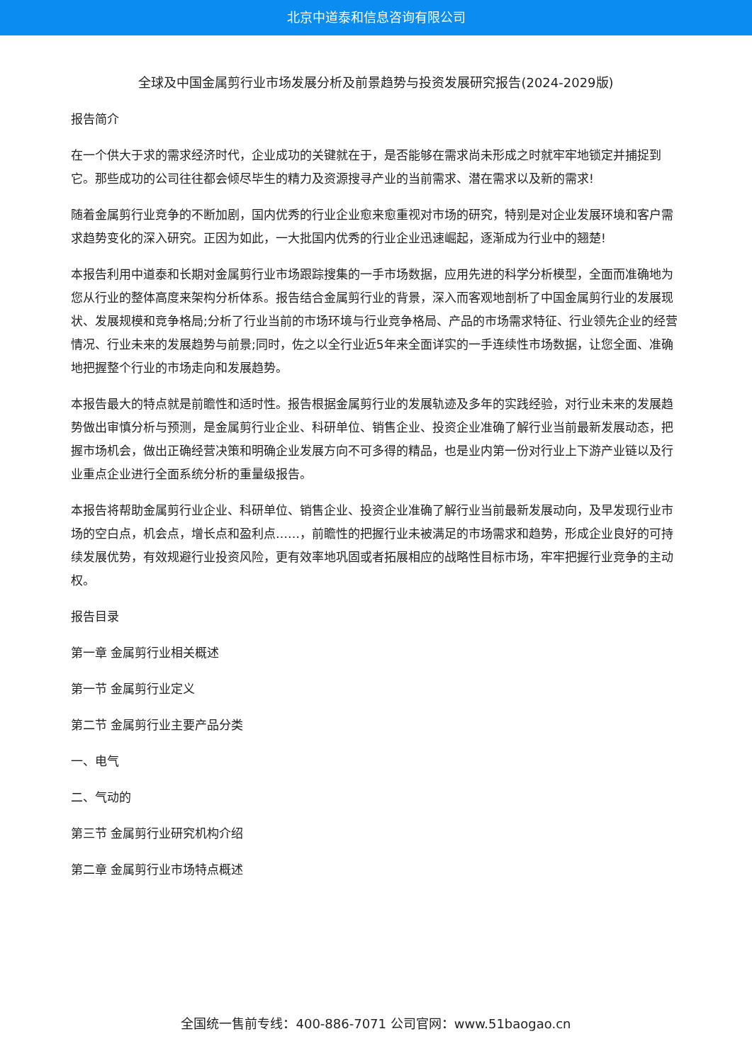北京中道泰和信息咨询有限公司
全球及中国金属剪行业市场发展分析及前景趋势与投资发展研究报告(2024-2029版)
报告简介
在一个供大于求的需求经济时代，企业成功的关键就在于，是否能够在需求尚未形成之时就牢牢地锁定并捕捉到它。那些成功的公司往往都会倾尽毕生的精力及资源搜寻产业的当前需求、潜在需求以及新的需求!
随着金属剪行业竞争的不断加剧，国内优秀的行业企业愈来愈重视对市场的研究，特别是对企业发展环境和客户需求趋势变化的深入研究。正因为如此，一大批国内优秀的行业企业迅速崛起，逐渐成为行业中的翘楚!
本报告利用中道泰和长期对金属剪行业市场跟踪搜集的一手市场数据，应用先进的科学分析模型，全面而准确地为您从行业的整体高度来架构分析体系。报告结合金属剪行业的背景，深入而客观地剖析了中国金属剪行业的发展现状、发展规模和竞争格局;分析了行业当前的市场环境与行业竞争格局、产品的市场需求特征、行业领先企业的经营情况、行业未来的发展趋势与前景;同时，佐之以全行业近5年来全面详实的一手连续性市场数据，让您全面、准确地把握整个行业的市场走向和发展趋势。
本报告最大的特点就是前瞻性和适时性。报告根据金属剪行业的发展轨迹及多年的实践经验，对行业未来的发展趋势做出审慎分析与预测，是金属剪行业企业、科研单位、销售企业、投资企业准确了解行业当前最新发展动态，把握市场机会，做出正确经营决策和明确企业发展方向不可多得的精品，也是业内第一份对行业上下游产业链以及行业重点企业进行全面系统分析的重量级报告。
本报告将帮助金属剪行业企业、科研单位、销售企业、投资企业准确了解行业当前最新发展动向，及早发现行业市场的空白点，机会点，增长点和盈利点……，前瞻性的把握行业未被满足的市场需求和趋势，形成企业良好的可持续发展优势，有效规避行业投资风险，更有效率地巩固或者拓展相应的战略性目标市场，牢牢把握行业竞争的主动权。
报告目录
第一章 金属剪行业相关概述
第一节 金属剪行业定义
第二节 金属剪行业主要产品分类
一、电气
二、气动的
第三节 金属剪行业研究机构介绍
第二章 金属剪行业市场特点概述
全国统一售前专线：400-886-7071 公司官网：www.51baogao.cn